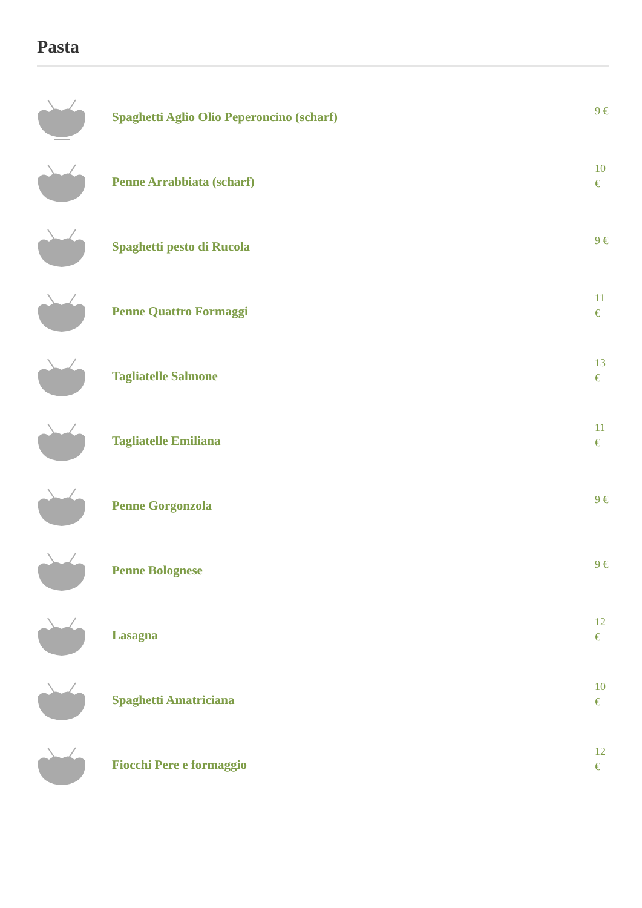Pasta
Spaghetti Aglio Olio Peperoncino (scharf)
9 €
Penne Arrabbiata (scharf)
10 €
Spaghetti pesto di Rucola
9 €
Penne Quattro Formaggi
11 €
Tagliatelle Salmone
13 €
Tagliatelle Emiliana
11 €
Penne Gorgonzola
9 €
Penne Bolognese
9 €
Lasagna
12 €
Spaghetti Amatriciana
10 €
Fiocchi Pere e formaggio
12 €